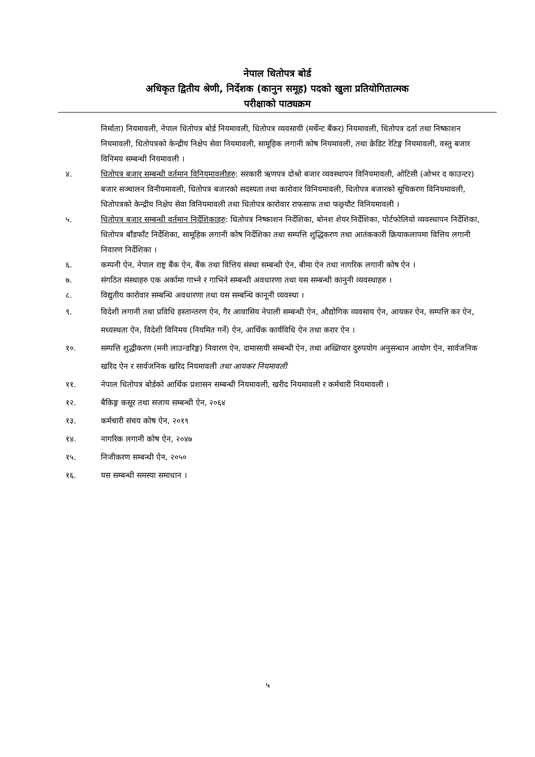नेपाल धितोपत्र बोर्ड
अधिकृत द्वितीय श्रेणी, निर्देशक (कानुन समूह) पदको खुला प्रतियोगितात्मक
परीक्षाको पाठ्यक्रम
निर्माता) नियमावली, नेपाल धितोपत्र बोर्ड नियमावली, धितोपत्र व्यवसायी (मर्चेन्ट बैंकर) नियमावली, धितोपत्र दर्ता तथा निष्काशन नियमावली, धितोपत्रको केन्द्रीय निक्षेप सेवा नियमावली, सामूहिक लगानी कोष नियमावली, तथा क्रेडिट रेटिङ्ग नियमावली, वस्तु बजार विनिमय सम्बन्धी नियमावली ।
४. धितोपत्र बजार सम्बन्धी वर्तमान विनियमावलीहरु: सरकारी ऋणपत्र दोश्रो बजार व्यवस्थापन विनियमावली, ओटिसी (ओभर द काउन्टर) बजार सञ्चालन विनीयमावली, धितोपत्र बजारको सदस्यता तथा कारोवार विनियमावली, धितोपत्र बजारको सूचिकरण विनियमावली, धितोपत्रको केन्द्रीय निक्षेप सेवा विनियमावली तथा धितोपत्र कारोवार राफसाफ तथा फछ्र्यौट विनियमावली ।
५. धितोपत्र बजार सम्बन्धी वर्तमान निर्देशिकाहरु: धितोपत्र निष्काशन निर्देशिका, बोनश शेयर निर्देशिका, पोर्टफोलियो व्यवस्थापन निर्देशिका, धितोपत्र बाँडफाँट निर्देशिका, सामूहिक लगानी कोष निर्देशिका तथा सम्पत्ति शुद्धिकरण तथा आतंककारी क्रियाकलापमा वित्तिय लगानी निवारण निर्देशिका ।
६. कम्पनी ऐन, नेपाल राष्ट्र बैंक ऐन, बैंक तथा वित्तिय संस्था सम्बन्धी ऐन, बीमा ऐन तथा नागरिक लगानी कोष ऐन ।
७. संगठित संस्थाहरु एक अर्कामा गाभ्ने र गाभिने सम्बन्धी अवधारणा तथा यस सम्बन्धी कानुनी व्यवस्थाहरु ।
८. विद्युतीय कारोवार सम्बन्धि अवधारणा तथा यस सम्बन्धि कानूनी व्यवस्था ।
९. विदेशी लगानी तथा प्रविधि हस्तान्तरण ऐन, गैर आवासिय नेपाली सम्बन्धी ऐन, औद्योगिक व्यवसाय ऐन, आयकर ऐन, सम्पत्ति कर ऐन, मध्यस्थता ऐन, विदेशी विनिमय (नियमित गर्ने) ऐन, आर्थिक कार्यविधि ऐन तथा करार ऐन ।
१०. सम्पत्ति शुद्धीकरण (मनी लाउन्डरिङ्ग) निवारण ऐन, दामासायी सम्बन्धी ऐन, तथा अख्तियार दुरुपयोग अनुसन्धान आयोग ऐन, सार्वजनिक खरिद ऐन र सार्वजनिक खरिद नियमावली तथा आयकर नियमावली
११. नेपाल धितोपत्र बोर्डको आर्थिक प्रशासन सम्बन्धी नियमावली, खरीद नियमावली र कर्मचारी नियमावली ।
१२. बैकिङ्ग कसूर तथा सजाय सम्बन्धी ऐन, २०६४
१३. कर्मचारी संचय कोष ऐन, २०१९
१४. नागरिक लगानी कोष ऐन, २०४७
१५. निजीकरण सम्बन्धी ऐन, २०५०
१६. यस सम्बन्धी समस्या समाधान ।
५